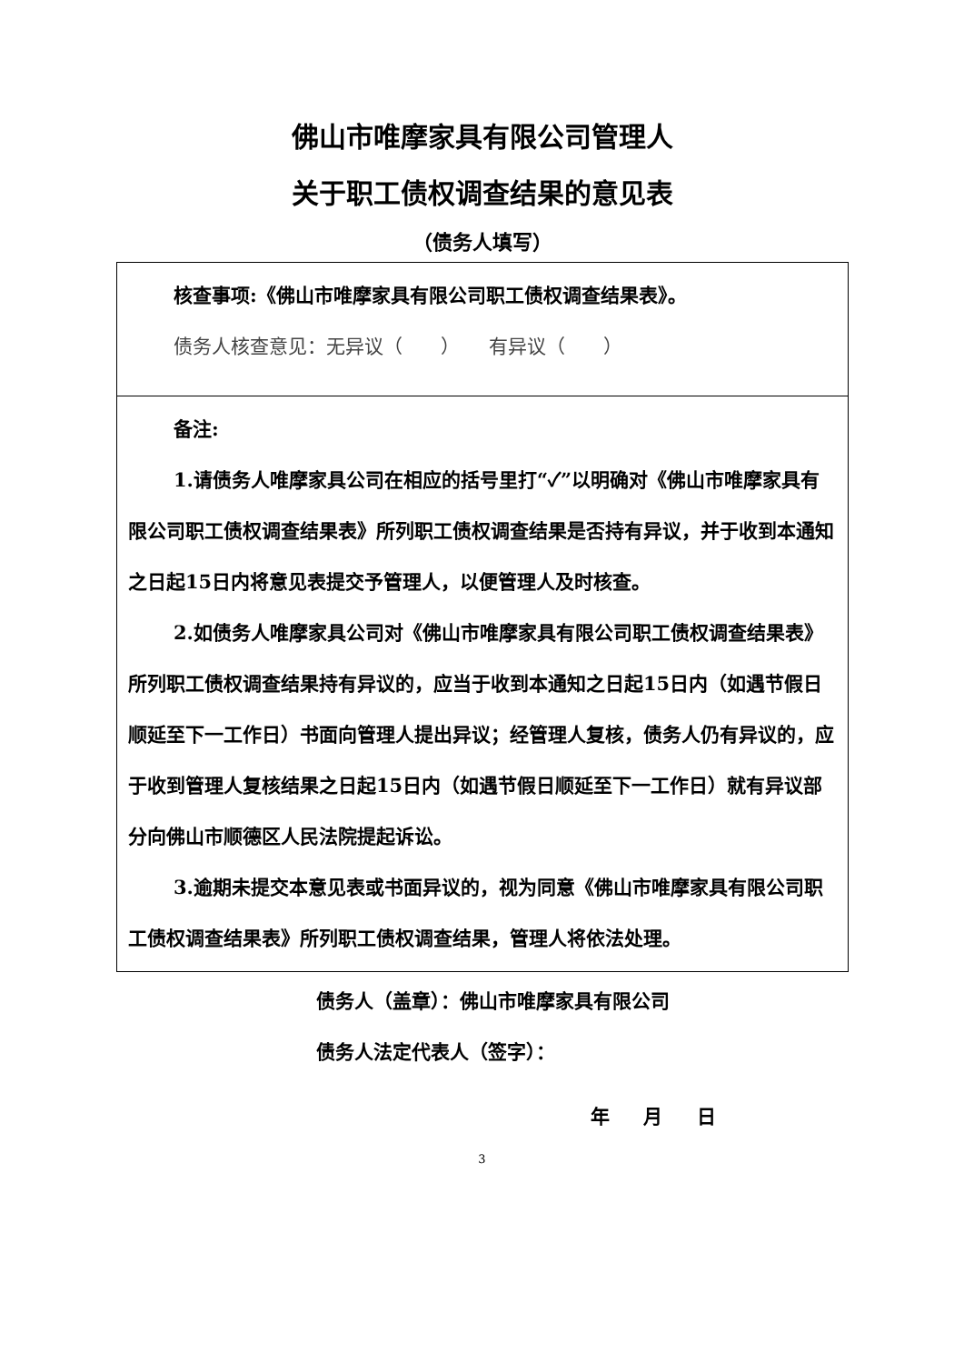佛山市唯摩家具有限公司管理人
关于职工债权调查结果的意见表
（债务人填写）
| 核查事项:《佛山市唯摩家具有限公司职工债权调查结果表》。 债务人核查意见：无异议（ ） 有异议（ ） |
| 备注: 1.请债务人唯摩家具公司在相应的括号里打“✓”以明确对《佛山市唯摩家具有限公司职工债权调查结果表》所列职工债权调查结果是否持有异议，并于收到本通知之日起15日内将意见表提交予管理人，以便管理人及时核查。 2.如债务人唯摩家具公司对《佛山市唯摩家具有限公司职工债权调查结果表》所列职工债权调查结果持有异议的，应当于收到本通知之日起15日内（如遇节假日顺延至下一工作日）书面向管理人提出异议；经管理人复核，债务人仍有异议的，应于收到管理人复核结果之日起15日内（如遇节假日顺延至下一工作日）就有异议部分向佛山市顺德区人民法院提起诉讼。 3.逾期未提交本意见表或书面异议的，视为同意《佛山市唯摩家具有限公司职工债权调查结果表》所列职工债权调查结果，管理人将依法处理。 |
债务人（盖章）：佛山市唯摩家具有限公司
债务人法定代表人（签字）：
年 月 日
3